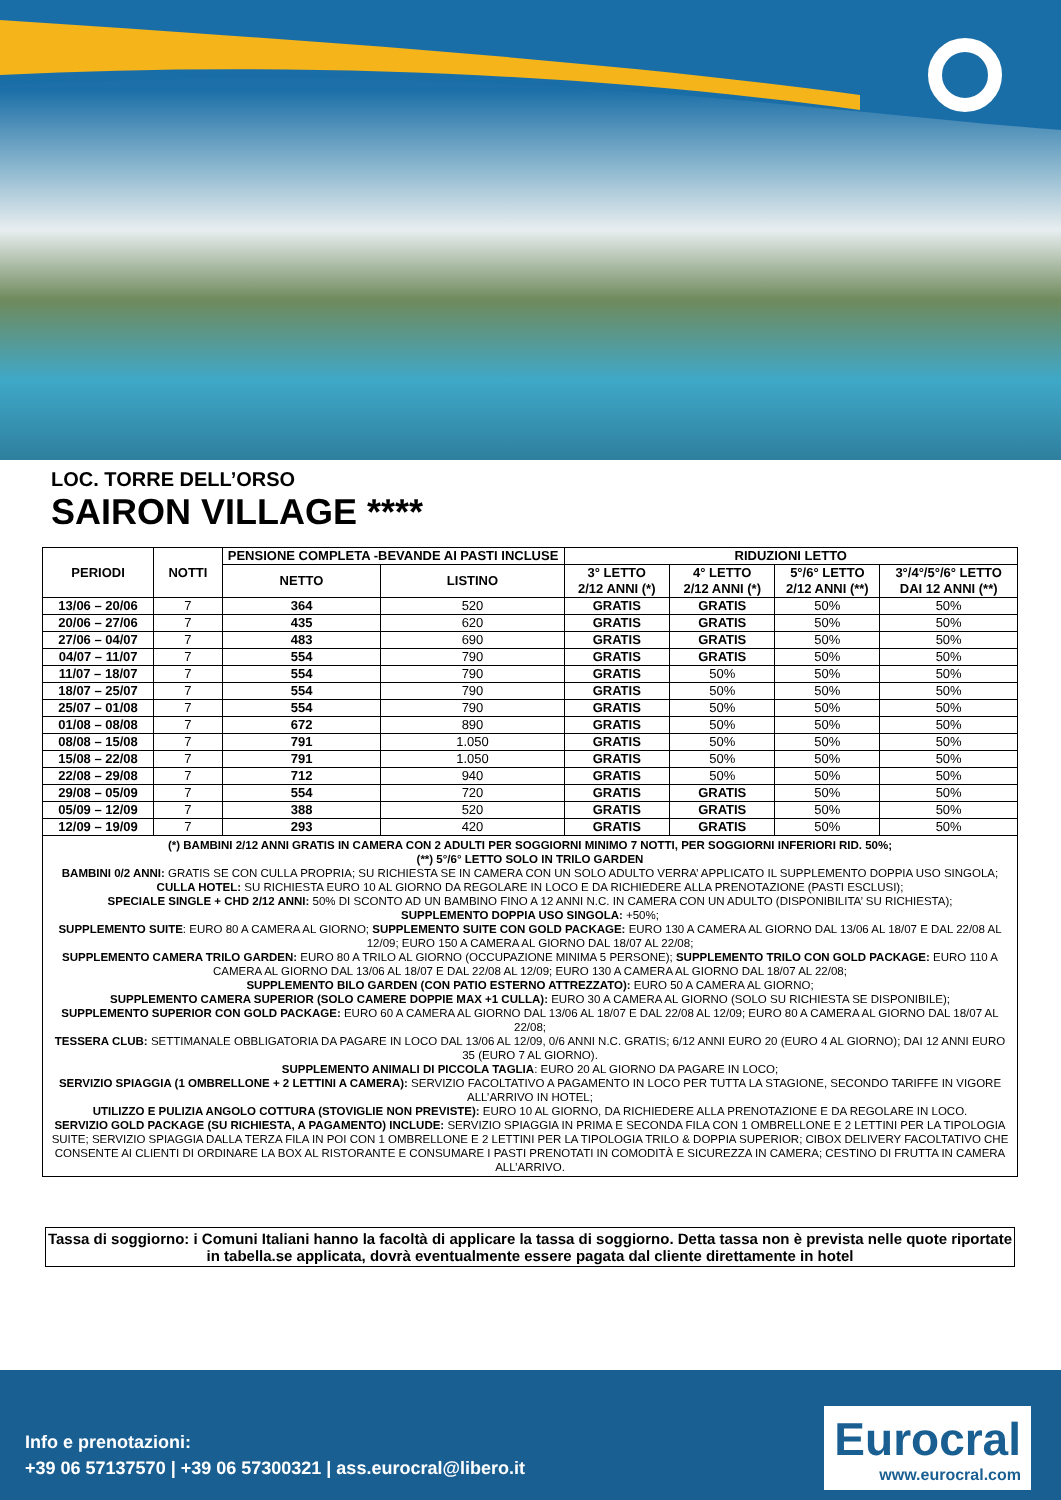LOC. TORRE DELL’ORSO
SAIRON VILLAGE ****
| PERIODI | NOTTI | PENSIONE COMPLETA -BEVANDE AI PASTI INCLUSE | | RIDUZIONI LETTO | | | |
| --- | --- | --- | --- | --- | --- | --- | --- |
| | | NETTO | LISTINO | 3° LETTO 2/12 ANNI (*) | 4° LETTO 2/12 ANNI (*) | 5°/6° LETTO 2/12 ANNI (**) | 3°/4°/5°/6° LETTO DAI 12 ANNI (**) |
| 13/06 – 20/06 | 7 | 364 | 520 | GRATIS | GRATIS | 50% | 50% |
| 20/06 – 27/06 | 7 | 435 | 620 | GRATIS | GRATIS | 50% | 50% |
| 27/06 – 04/07 | 7 | 483 | 690 | GRATIS | GRATIS | 50% | 50% |
| 04/07 – 11/07 | 7 | 554 | 790 | GRATIS | GRATIS | 50% | 50% |
| 11/07 – 18/07 | 7 | 554 | 790 | GRATIS | 50% | 50% | 50% |
| 18/07 – 25/07 | 7 | 554 | 790 | GRATIS | 50% | 50% | 50% |
| 25/07 – 01/08 | 7 | 554 | 790 | GRATIS | 50% | 50% | 50% |
| 01/08 – 08/08 | 7 | 672 | 890 | GRATIS | 50% | 50% | 50% |
| 08/08 – 15/08 | 7 | 791 | 1.050 | GRATIS | 50% | 50% | 50% |
| 15/08 – 22/08 | 7 | 791 | 1.050 | GRATIS | 50% | 50% | 50% |
| 22/08 – 29/08 | 7 | 712 | 940 | GRATIS | 50% | 50% | 50% |
| 29/08 – 05/09 | 7 | 554 | 720 | GRATIS | GRATIS | 50% | 50% |
| 05/09 – 12/09 | 7 | 388 | 520 | GRATIS | GRATIS | 50% | 50% |
| 12/09 – 19/09 | 7 | 293 | 420 | GRATIS | GRATIS | 50% | 50% |
| (*) BAMBINI 2/12 ANNI GRATIS IN CAMERA CON 2 ADULTI PER SOGGIORNI MINIMO 7 NOTTI, PER SOGGIORNI INFERIORI RID. 50%; (**) 5°/6° LETTO SOLO IN TRILO GARDEN BAMBINI 0/2 ANNI: GRATIS SE CON CULLA PROPRIA; SU RICHIESTA SE IN CAMERA CON UN SOLO ADULTO VERRA’ APPLICATO IL SUPPLEMENTO DOPPIA USO SINGOLA; CULLA HOTEL: SU RICHIESTA EURO 10 AL GIORNO DA REGOLARE IN LOCO E DA RICHIEDERE ALLA PRENOTAZIONE (PASTI ESCLUSI); SPECIALE SINGLE + CHD 2/12 ANNI: 50% DI SCONTO AD UN BAMBINO FINO A 12 ANNI N.C. IN CAMERA CON UN ADULTO (DISPONIBILITA’ SU RICHIESTA); SUPPLEMENTO DOPPIA USO SINGOLA: +50%; SUPPLEMENTO SUITE : EURO 80 A CAMERA AL GIORNO; SUPPLEMENTO SUITE CON GOLD PACKAGE: EURO 130 A CAMERA AL GIORNO DAL 13/06 AL 18/07 E DAL 22/08 AL 12/09; EURO 150 A CAMERA AL GIORNO DAL 18/07 AL 22/08; SUPPLEMENTO CAMERA TRILO GARDEN: EURO 80 A TRILO AL GIORNO (OCCUPAZIONE MINIMA 5 PERSONE); SUPPLEMENTO TRILO CON GOLD PACKAGE: EURO 110 A CAMERA AL GIORNO DAL 13/06 AL 18/07 E DAL 22/08 AL 12/09; EURO 130 A CAMERA AL GIORNO DAL 18/07 AL 22/08; SUPPLEMENTO BILO GARDEN (CON PATIO ESTERNO ATTREZZATO): EURO 50 A CAMERA AL GIORNO; SUPPLEMENTO CAMERA SUPERIOR (SOLO CAMERE DOPPIE MAX +1 CULLA): EURO 30 A CAMERA AL GIORNO (SOLO SU RICHIESTA SE DISPONIBILE); SUPPLEMENTO SUPERIOR CON GOLD PACKAGE: EURO 60 A CAMERA AL GIORNO DAL 13/06 AL 18/07 E DAL 22/08 AL 12/09; EURO 80 A CAMERA AL GIORNO DAL 18/07 AL 22/08; TESSERA CLUB: SETTIMANALE OBBLIGATORIA DA PAGARE IN LOCO DAL 13/06 AL 12/09, 0/6 ANNI N.C. GRATIS; 6/12 ANNI EURO 20 (EURO 4 AL GIORNO); DAI 12 ANNI EURO 35 (EURO 7 AL GIORNO). SUPPLEMENTO ANIMALI DI PICCOLA TAGLIA : EURO 20 AL GIORNO DA PAGARE IN LOCO; SERVIZIO SPIAGGIA (1 OMBRELLONE + 2 LETTINI A CAMERA): SERVIZIO FACOLTATIVO A PAGAMENTO IN LOCO PER TUTTA LA STAGIONE, SECONDO TARIFFE IN VIGORE ALL’ARRIVO IN HOTEL; UTILIZZO E PULIZIA ANGOLO COTTURA (STOVIGLIE NON PREVISTE): EURO 10 AL GIORNO, DA RICHIEDERE ALLA PRENOTAZIONE E DA REGOLARE IN LOCO. SERVIZIO GOLD PACKAGE (SU RICHIESTA, A PAGAMENTO) INCLUDE: SERVIZIO SPIAGGIA IN PRIMA E SECONDA FILA CON 1 OMBRELLONE E 2 LETTINI PER LA TIPOLOGIA SUITE; SERVIZIO SPIAGGIA DALLA TERZA FILA IN POI CON 1 OMBRELLONE E 2 LETTINI PER LA TIPOLOGIA TRILO & DOPPIA SUPERIOR; CIBOX DELIVERY FACOLTATIVO CHE CONSENTE AI CLIENTI DI ORDINARE LA BOX AL RISTORANTE E CONSUMARE I PASTI PRENOTATI IN COMODITÀ E SICUREZZA IN CAMERA; CESTINO DI FRUTTA IN CAMERA ALL’ARRIVO. | | | | | | | |
Tassa di soggiorno: i Comuni Italiani hanno la facoltà di applicare la tassa di soggiorno. Detta tassa non è prevista nelle quote riportate in tabella.se applicata, dovrà eventualmente essere pagata dal cliente direttamente in hotel
Info e prenotazioni:
+39 06 57137570 | +39 06 57300321 | ass.eurocral@libero.it
Eurocral
www.eurocral.com